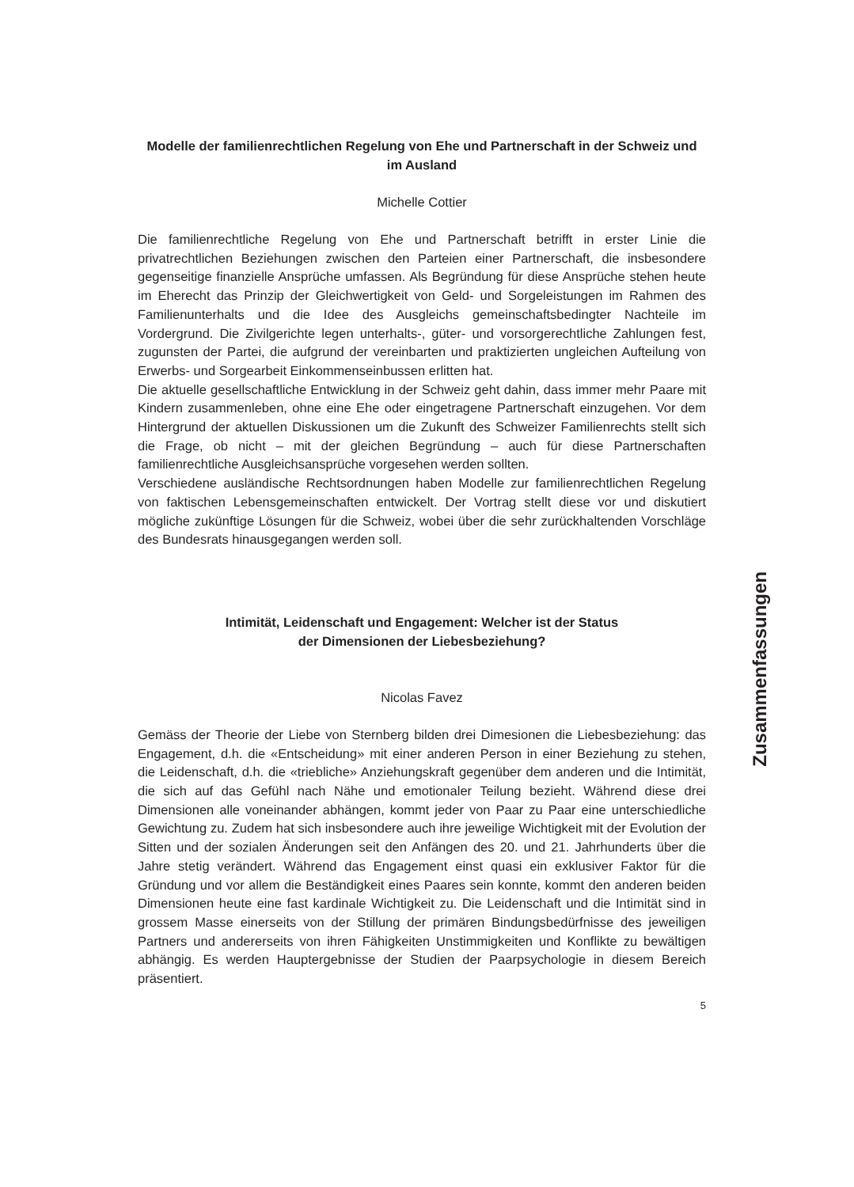Modelle der familienrechtlichen Regelung von Ehe und Partnerschaft in der Schweiz und im Ausland
Michelle Cottier
Die familienrechtliche Regelung von Ehe und Partnerschaft betrifft in erster Linie die privatrechtlichen Beziehungen zwischen den Parteien einer Partnerschaft, die insbesondere gegenseitige finanzielle Ansprüche umfassen. Als Begründung für diese Ansprüche stehen heute im Eherecht das Prinzip der Gleichwertigkeit von Geld- und Sorgeleistungen im Rahmen des Familienunterhalts und die Idee des Ausgleichs gemeinschaftsbedingter Nachteile im Vordergrund. Die Zivilgerichte legen unterhalts-, güter- und vorsorgerechtliche Zahlungen fest, zugunsten der Partei, die aufgrund der vereinbarten und praktizierten ungleichen Aufteilung von Erwerbs- und Sorgearbeit Einkommenseinbussen erlitten hat.
Die aktuelle gesellschaftliche Entwicklung in der Schweiz geht dahin, dass immer mehr Paare mit Kindern zusammenleben, ohne eine Ehe oder eingetragene Partnerschaft einzugehen. Vor dem Hintergrund der aktuellen Diskussionen um die Zukunft des Schweizer Familienrechts stellt sich die Frage, ob nicht – mit der gleichen Begründung – auch für diese Partnerschaften familienrechtliche Ausgleichsansprüche vorgesehen werden sollten.
Verschiedene ausländische Rechtsordnungen haben Modelle zur familienrechtlichen Regelung von faktischen Lebensgemeinschaften entwickelt. Der Vortrag stellt diese vor und diskutiert mögliche zukünftige Lösungen für die Schweiz, wobei über die sehr zurückhaltenden Vorschläge des Bundesrats hinausgegangen werden soll.
Intimität, Leidenschaft und Engagement: Welcher ist der Status
der Dimensionen der Liebesbeziehung?
Nicolas Favez
Gemäss der Theorie der Liebe von Sternberg bilden drei Dimesionen die Liebesbeziehung: das Engagement, d.h. die «Entscheidung» mit einer anderen Person in einer Beziehung zu stehen, die Leidenschaft, d.h. die «triebliche» Anziehungskraft gegenüber dem anderen und die Intimität, die sich auf das Gefühl nach Nähe und emotionaler Teilung bezieht. Während diese drei Dimensionen alle voneinander abhängen, kommt jeder von Paar zu Paar eine unterschiedliche Gewichtung zu. Zudem hat sich insbesondere auch ihre jeweilige Wichtigkeit mit der Evolution der Sitten und der sozialen Änderungen seit den Anfängen des 20. und 21. Jahrhunderts über die Jahre stetig verändert. Während das Engagement einst quasi ein exklusiver Faktor für die Gründung und vor allem die Beständigkeit eines Paares sein konnte, kommt den anderen beiden Dimensionen heute eine fast kardinale Wichtigkeit zu. Die Leidenschaft und die Intimität sind in grossem Masse einerseits von der Stillung der primären Bindungsbedürfnisse des jeweiligen Partners und andererseits von ihren Fähigkeiten Unstimmigkeiten und Konflikte zu bewältigen abhängig. Es werden Hauptergebnisse der Studien der Paarpsychologie in diesem Bereich präsentiert.
5
Zusammenfassungen